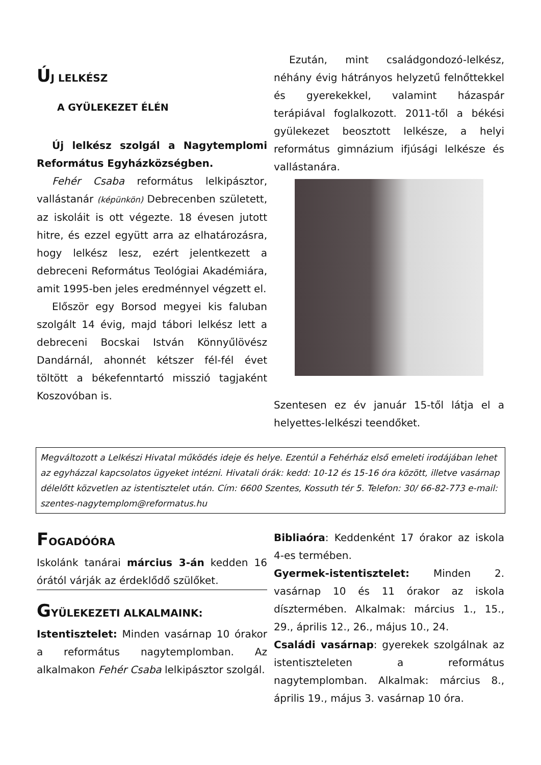ÚJ LELKÉSZ
A GYÜLEKEZET ÉLÉN
Új lelkész szolgál a Nagytemplomi Református Egyházközségben.
Fehér Csaba református lelkipásztor, vallástanár (képünkön) Debrecenben született, az iskoláit is ott végezte. 18 évesen jutott hitre, és ezzel együtt arra az elhatározásra, hogy lelkész lesz, ezért jelentkezett a debreceni Református Teológiai Akadémiára, amit 1995-ben jeles eredménnyel végzett el.
Először egy Borsod megyei kis faluban szolgált 14 évig, majd tábori lelkész lett a debreceni Bocskai István Könnyűlövész Dandárnál, ahonnét kétszer fél-fél évet töltött a békefenntartó misszió tagjaként Koszovóban is.
Ezután, mint családgondozó-lelkész, néhány évig hátrányos helyzetű felnőttekkel és gyerekekkel, valamint házaspár terápiával foglalkozott. 2011-től a békési gyülekezet beosztott lelkésze, a helyi református gimnázium ifjúsági lelkésze és vallástanára.
Szentesen ez év január 15-től látja el a helyettes-lelkészi teendőket.
Megváltozott a Lelkészi Hivatal működés ideje és helye. Ezentúl a Fehérház első emeleti irodájában lehet az egyházzal kapcsolatos ügyeket intézni. Hivatali órák: kedd: 10-12 és 15-16 óra között, illetve vasárnap délelőtt közvetlen az istentisztelet után. Cím: 6600 Szentes, Kossuth tér 5. Telefon: 30/ 66-82-773 e-mail: szentes-nagytemplom@reformatus.hu
FOGADÓÓRA
Iskolánk tanárai március 3-án kedden 16 órától várják az érdeklődő szülőket.
GYÜLEKEZETI ALKALMAINK:
Istentisztelet: Minden vasárnap 10 órakor a református nagytemplomban. Az alkalmakon Fehér Csaba lelkipásztor szolgál.
Bibliaóra: Keddenként 17 órakor az iskola 4-es termében.
Gyermek-istentisztelet: Minden 2. vasárnap 10 és 11 órakor az iskola dísztermében. Alkalmak: március 1., 15., 29., április 12., 26., május 10., 24.
Családi vasárnap: gyerekek szolgálnak az istentiszteleten a református nagytemplomban. Alkalmak: március 8., április 19., május 3. vasárnap 10 óra.